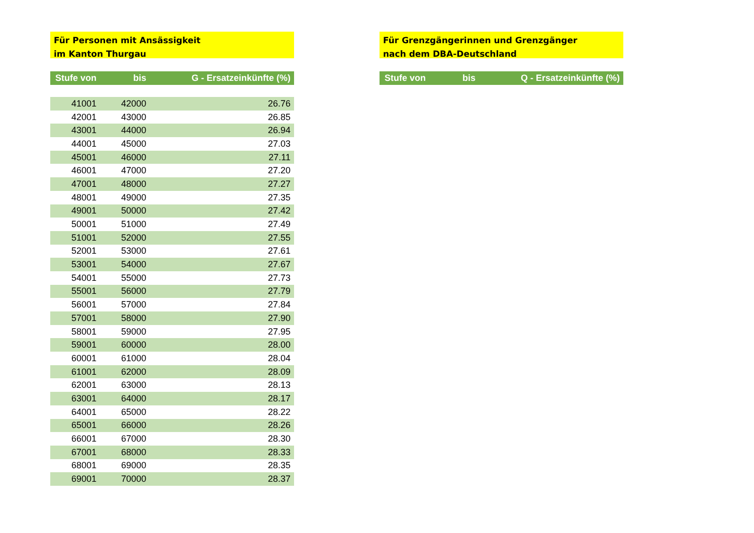Für Personen mit Ansässigkeit
im Kanton Thurgau
| Stufe von | bis | G - Ersatzeinkünfte (%) |
| --- | --- | --- |
| 41001 | 42000 | 26.76 |
| 42001 | 43000 | 26.85 |
| 43001 | 44000 | 26.94 |
| 44001 | 45000 | 27.03 |
| 45001 | 46000 | 27.11 |
| 46001 | 47000 | 27.20 |
| 47001 | 48000 | 27.27 |
| 48001 | 49000 | 27.35 |
| 49001 | 50000 | 27.42 |
| 50001 | 51000 | 27.49 |
| 51001 | 52000 | 27.55 |
| 52001 | 53000 | 27.61 |
| 53001 | 54000 | 27.67 |
| 54001 | 55000 | 27.73 |
| 55001 | 56000 | 27.79 |
| 56001 | 57000 | 27.84 |
| 57001 | 58000 | 27.90 |
| 58001 | 59000 | 27.95 |
| 59001 | 60000 | 28.00 |
| 60001 | 61000 | 28.04 |
| 61001 | 62000 | 28.09 |
| 62001 | 63000 | 28.13 |
| 63001 | 64000 | 28.17 |
| 64001 | 65000 | 28.22 |
| 65001 | 66000 | 28.26 |
| 66001 | 67000 | 28.30 |
| 67001 | 68000 | 28.33 |
| 68001 | 69000 | 28.35 |
| 69001 | 70000 | 28.37 |
Für Grenzgängerinnen und Grenzgänger
nach dem DBA-Deutschland
| Stufe von | bis | Q - Ersatzeinkünfte (%) |
| --- | --- | --- |